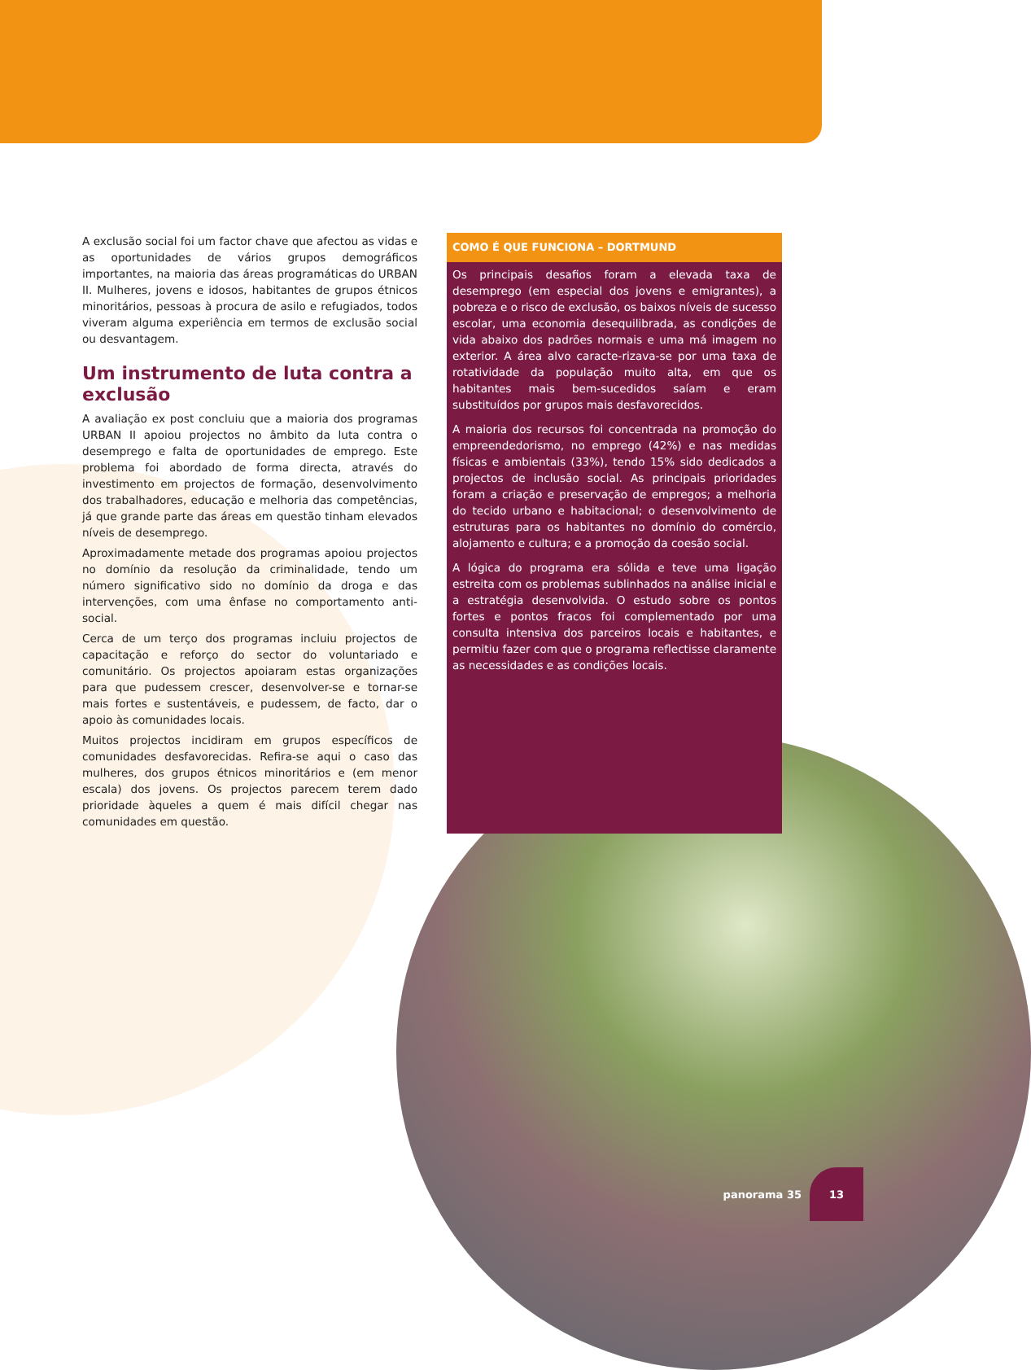A exclusão social foi um factor chave que afectou as vidas e as oportunidades de vários grupos demográficos importantes, na maioria das áreas programáticas do URBAN II. Mulheres, jovens e idosos, habitantes de grupos étnicos minoritários, pessoas à procura de asilo e refugiados, todos viveram alguma experiência em termos de exclusão social ou desvantagem.
Um instrumento de luta contra a exclusão
A avaliação ex post concluiu que a maioria dos programas URBAN II apoiou projectos no âmbito da luta contra o desemprego e falta de oportunidades de emprego. Este problema foi abordado de forma directa, através do investimento em projectos de formação, desenvolvimento dos trabalhadores, educação e melhoria das competências, já que grande parte das áreas em questão tinham elevados níveis de desemprego.
Aproximadamente metade dos programas apoiou projectos no domínio da resolução da criminalidade, tendo um número significativo sido no domínio da droga e das intervenções, com uma ênfase no comportamento anti-social.
Cerca de um terço dos programas incluiu projectos de capacitação e reforço do sector do voluntariado e comunitário. Os projectos apoiaram estas organizações para que pudessem crescer, desenvolver-se e tornar-se mais fortes e sustentáveis, e pudessem, de facto, dar o apoio às comunidades locais.
Muitos projectos incidiram em grupos específicos de comunidades desfavorecidas. Refira-se aqui o caso das mulheres, dos grupos étnicos minoritários e (em menor escala) dos jovens. Os projectos parecem terem dado prioridade àqueles a quem é mais difícil chegar nas comunidades em questão.
COMO É QUE FUNCIONA – DORTMUND
Os principais desafios foram a elevada taxa de desemprego (em especial dos jovens e emigrantes), a pobreza e o risco de exclusão, os baixos níveis de sucesso escolar, uma economia desequilibrada, as condições de vida abaixo dos padrões normais e uma má imagem no exterior. A área alvo caracte-rizava-se por uma taxa de rotatividade da população muito alta, em que os habitantes mais bem-sucedidos saíam e eram substituídos por grupos mais desfavorecidos.
A maioria dos recursos foi concentrada na promoção do empreendedorismo, no emprego (42%) e nas medidas físicas e ambientais (33%), tendo 15% sido dedicados a projectos de inclusão social. As principais prioridades foram a criação e preservação de empregos; a melhoria do tecido urbano e habitacional; o desenvolvimento de estruturas para os habitantes no domínio do comércio, alojamento e cultura; e a promoção da coesão social.
A lógica do programa era sólida e teve uma ligação estreita com os problemas sublinhados na análise inicial e a estratégia desenvolvida. O estudo sobre os pontos fortes e pontos fracos foi complementado por uma consulta intensiva dos parceiros locais e habitantes, e permitiu fazer com que o programa reflectisse claramente as necessidades e as condições locais.
panorama 35
13